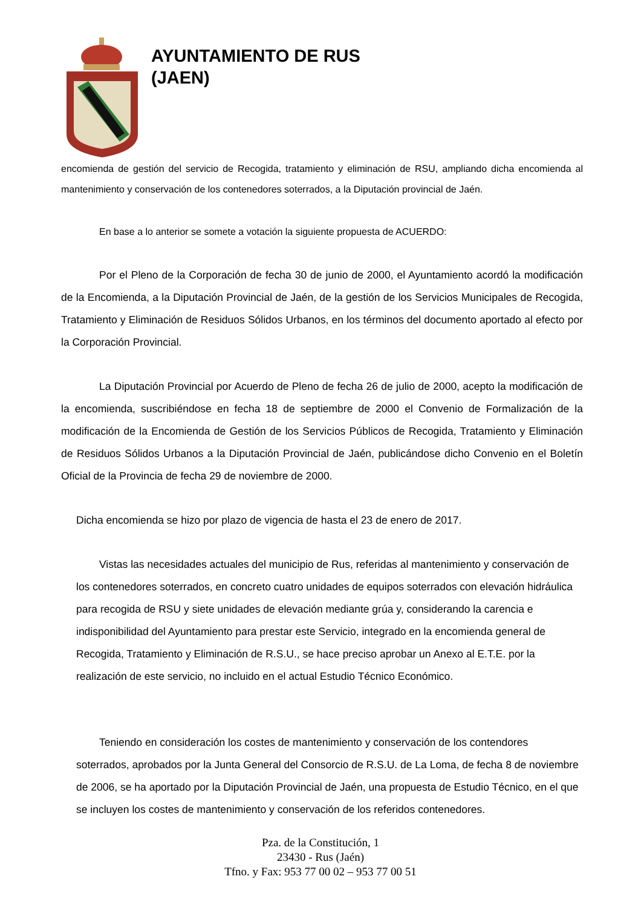AYUNTAMIENTO DE RUS
(JAEN)
encomienda de gestión del servicio de Recogida, tratamiento y eliminación de RSU, ampliando dicha encomienda al mantenimiento y conservación de los contenedores soterrados, a la Diputación provincial de Jaén.
En base a lo anterior se somete a votación la siguiente propuesta de ACUERDO:
Por el Pleno de la Corporación de fecha 30 de junio de 2000, el Ayuntamiento acordó la modificación de la Encomienda, a la Diputación Provincial de Jaén, de la gestión de los Servicios Municipales de Recogida, Tratamiento y Eliminación de Residuos Sólidos Urbanos, en los términos del documento aportado al efecto por la Corporación Provincial.
La Diputación Provincial por Acuerdo de Pleno de fecha 26 de julio de 2000, acepto la modificación de la encomienda, suscribiéndose en fecha 18 de septiembre de 2000 el Convenio de Formalización de la modificación de la Encomienda de Gestión de los Servicios Públicos de Recogida, Tratamiento y Eliminación de Residuos Sólidos Urbanos a la Diputación Provincial de Jaén, publicándose dicho Convenio en el Boletín Oficial de la Provincia de fecha 29 de noviembre de 2000.
Dicha encomienda se hizo por plazo de vigencia de hasta el 23 de enero de 2017.
Vistas las necesidades actuales del municipio de Rus, referidas al mantenimiento y conservación de los contenedores soterrados, en concreto cuatro unidades de equipos soterrados con elevación hidráulica para recogida de RSU y siete unidades de elevación mediante grúa y, considerando la carencia e indisponibilidad del Ayuntamiento para prestar este Servicio, integrado en la encomienda general de Recogida, Tratamiento y Eliminación de R.S.U., se hace preciso aprobar un Anexo al E.T.E. por la realización de este servicio, no incluido en el actual Estudio Técnico Económico.
Teniendo en consideración los costes de mantenimiento y conservación de los contendores soterrados, aprobados por la Junta General del Consorcio de R.S.U. de La Loma, de fecha 8 de noviembre de 2006, se ha aportado por la Diputación Provincial de Jaén, una propuesta de Estudio Técnico, en el que se incluyen los costes de mantenimiento y conservación de los referidos contenedores.
Pza. de la Constitución, 1
23430 - Rus (Jaén)
Tfno. y Fax: 953 77 00 02 – 953 77 00 51